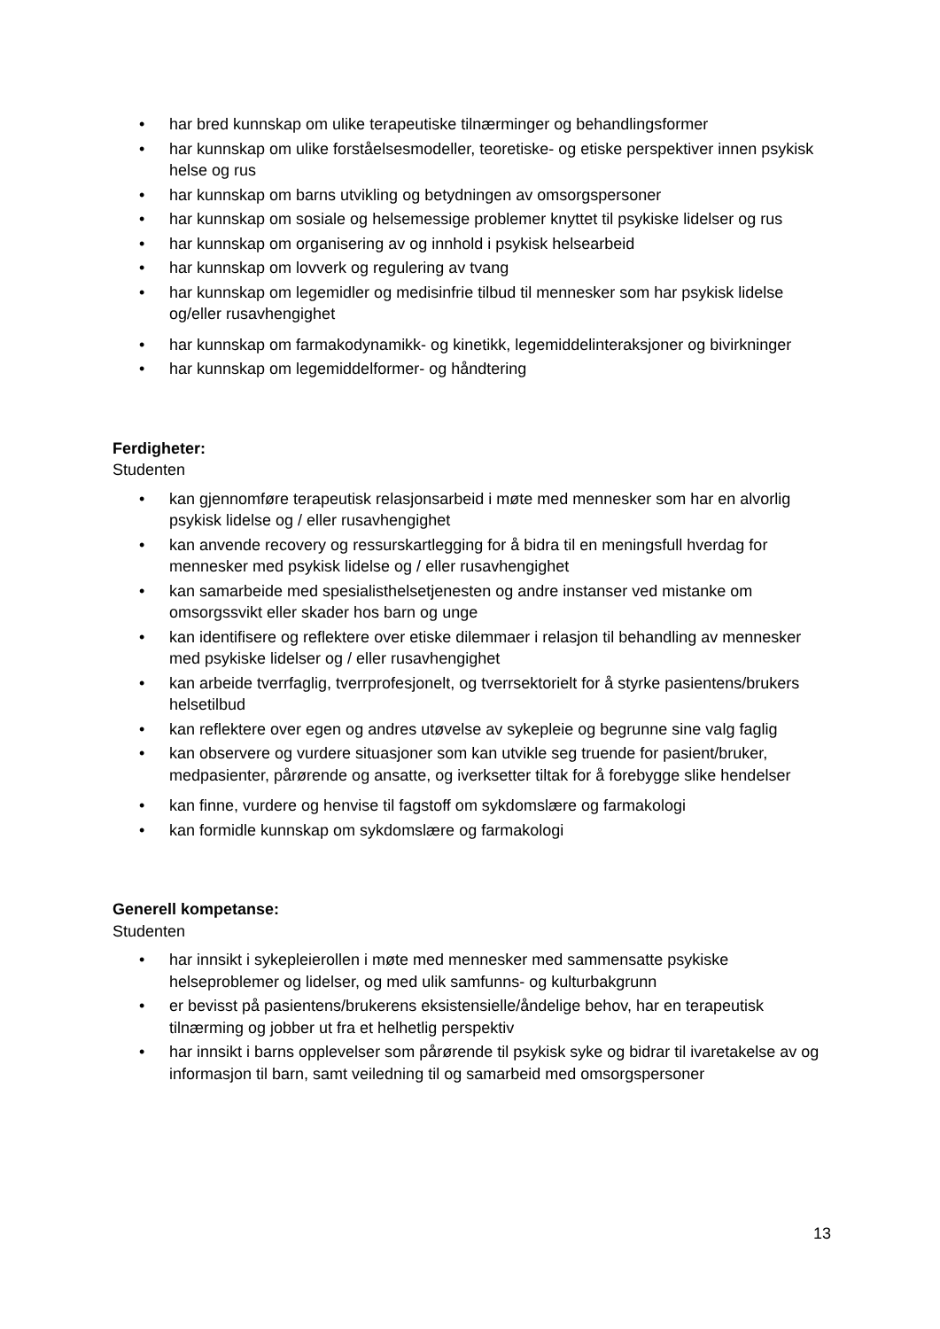• har bred kunnskap om ulike terapeutiske tilnærminger og behandlingsformer
• har kunnskap om ulike forståelsesmodeller, teoretiske- og etiske perspektiver innen psykisk helse og rus
• har kunnskap om barns utvikling og betydningen av omsorgspersoner
• har kunnskap om sosiale og helsemessige problemer knyttet til psykiske lidelser og rus
• har kunnskap om organisering av og innhold i psykisk helsearbeid
• har kunnskap om lovverk og regulering av tvang
• har kunnskap om legemidler og medisinfrie tilbud til mennesker som har psykisk lidelse og/eller rusavhengighet
• har kunnskap om farmakodynamikk- og kinetikk, legemiddelinteraksjoner og bivirkninger
• har kunnskap om legemiddelformer- og håndtering
Ferdigheter:
Studenten
• kan gjennomføre terapeutisk relasjonsarbeid i møte med mennesker som har en alvorlig psykisk lidelse og / eller rusavhengighet
• kan anvende recovery og ressurskartlegging for å bidra til en meningsfull hverdag for mennesker med psykisk lidelse og / eller rusavhengighet
• kan samarbeide med spesialisthelsetjenesten og andre instanser ved mistanke om omsorgssvikt eller skader hos barn og unge
• kan identifisere og reflektere over etiske dilemmaer i relasjon til behandling av mennesker med psykiske lidelser og / eller rusavhengighet
• kan arbeide tverrfaglig, tverrprofesjonelt, og tverrsektorielt for å styrke pasientens/brukers helsetilbud
• kan reflektere over egen og andres utøvelse av sykepleie og begrunne sine valg faglig
• kan observere og vurdere situasjoner som kan utvikle seg truende for pasient/bruker, medpasienter, pårørende og ansatte, og iverksetter tiltak for å forebygge slike hendelser
• kan finne, vurdere og henvise til fagstoff om sykdomslære og farmakologi
• kan formidle kunnskap om sykdomslære og farmakologi
Generell kompetanse:
Studenten
• har innsikt i sykepleierollen i møte med mennesker med sammensatte psykiske helseproblemer og lidelser, og med ulik samfunns- og kulturbakgrunn
• er bevisst på pasientens/brukerens eksistensielle/åndelige behov, har en terapeutisk tilnærming og jobber ut fra et helhetlig perspektiv
• har innsikt i barns opplevelser som pårørende til psykisk syke og bidrar til ivaretakelse av og informasjon til barn, samt veiledning til og samarbeid med omsorgspersoner
13